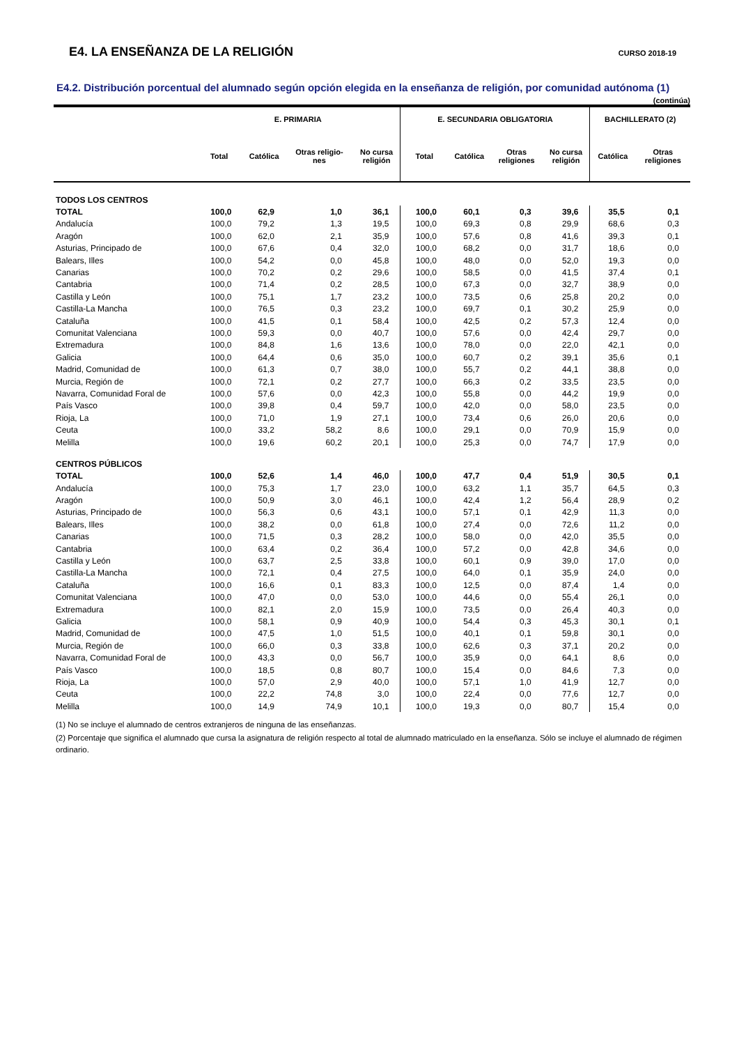E4. LA ENSEÑANZA DE LA RELIGIÓN
CURSO 2018-19
E4.2. Distribución porcentual del alumnado según opción elegida en la enseñanza de religión, por comunidad autónoma (1)
(continúa)
| | E. PRIMARIA | | | | E. SECUNDARIA OBLIGATORIA | | | | BACHILLERATO (2) | |
| --- | --- | --- | --- | --- | --- | --- | --- | --- | --- | --- |
| | Total | Católica | Otras religio- nes | No cursa religión | Total | Católica | Otras religiones | No cursa religión | Católica | Otras religiones |
| TODOS LOS CENTROS | | | | | | | | | | |
| TOTAL | 100,0 | 62,9 | 1,0 | 36,1 | 100,0 | 60,1 | 0,3 | 39,6 | 35,5 | 0,1 |
| Andalucía | 100,0 | 79,2 | 1,3 | 19,5 | 100,0 | 69,3 | 0,8 | 29,9 | 68,6 | 0,3 |
| Aragón | 100,0 | 62,0 | 2,1 | 35,9 | 100,0 | 57,6 | 0,8 | 41,6 | 39,3 | 0,1 |
| Asturias, Principado de | 100,0 | 67,6 | 0,4 | 32,0 | 100,0 | 68,2 | 0,0 | 31,7 | 18,6 | 0,0 |
| Balears, Illes | 100,0 | 54,2 | 0,0 | 45,8 | 100,0 | 48,0 | 0,0 | 52,0 | 19,3 | 0,0 |
| Canarias | 100,0 | 70,2 | 0,2 | 29,6 | 100,0 | 58,5 | 0,0 | 41,5 | 37,4 | 0,1 |
| Cantabria | 100,0 | 71,4 | 0,2 | 28,5 | 100,0 | 67,3 | 0,0 | 32,7 | 38,9 | 0,0 |
| Castilla y León | 100,0 | 75,1 | 1,7 | 23,2 | 100,0 | 73,5 | 0,6 | 25,8 | 20,2 | 0,0 |
| Castilla-La Mancha | 100,0 | 76,5 | 0,3 | 23,2 | 100,0 | 69,7 | 0,1 | 30,2 | 25,9 | 0,0 |
| Cataluña | 100,0 | 41,5 | 0,1 | 58,4 | 100,0 | 42,5 | 0,2 | 57,3 | 12,4 | 0,0 |
| Comunitat Valenciana | 100,0 | 59,3 | 0,0 | 40,7 | 100,0 | 57,6 | 0,0 | 42,4 | 29,7 | 0,0 |
| Extremadura | 100,0 | 84,8 | 1,6 | 13,6 | 100,0 | 78,0 | 0,0 | 22,0 | 42,1 | 0,0 |
| Galicia | 100,0 | 64,4 | 0,6 | 35,0 | 100,0 | 60,7 | 0,2 | 39,1 | 35,6 | 0,1 |
| Madrid, Comunidad de | 100,0 | 61,3 | 0,7 | 38,0 | 100,0 | 55,7 | 0,2 | 44,1 | 38,8 | 0,0 |
| Murcia, Región de | 100,0 | 72,1 | 0,2 | 27,7 | 100,0 | 66,3 | 0,2 | 33,5 | 23,5 | 0,0 |
| Navarra, Comunidad Foral de | 100,0 | 57,6 | 0,0 | 42,3 | 100,0 | 55,8 | 0,0 | 44,2 | 19,9 | 0,0 |
| País Vasco | 100,0 | 39,8 | 0,4 | 59,7 | 100,0 | 42,0 | 0,0 | 58,0 | 23,5 | 0,0 |
| Rioja, La | 100,0 | 71,0 | 1,9 | 27,1 | 100,0 | 73,4 | 0,6 | 26,0 | 20,6 | 0,0 |
| Ceuta | 100,0 | 33,2 | 58,2 | 8,6 | 100,0 | 29,1 | 0,0 | 70,9 | 15,9 | 0,0 |
| Melilla | 100,0 | 19,6 | 60,2 | 20,1 | 100,0 | 25,3 | 0,0 | 74,7 | 17,9 | 0,0 |
| CENTROS PÚBLICOS | | | | | | | | | | |
| TOTAL | 100,0 | 52,6 | 1,4 | 46,0 | 100,0 | 47,7 | 0,4 | 51,9 | 30,5 | 0,1 |
| Andalucía | 100,0 | 75,3 | 1,7 | 23,0 | 100,0 | 63,2 | 1,1 | 35,7 | 64,5 | 0,3 |
| Aragón | 100,0 | 50,9 | 3,0 | 46,1 | 100,0 | 42,4 | 1,2 | 56,4 | 28,9 | 0,2 |
| Asturias, Principado de | 100,0 | 56,3 | 0,6 | 43,1 | 100,0 | 57,1 | 0,1 | 42,9 | 11,3 | 0,0 |
| Balears, Illes | 100,0 | 38,2 | 0,0 | 61,8 | 100,0 | 27,4 | 0,0 | 72,6 | 11,2 | 0,0 |
| Canarias | 100,0 | 71,5 | 0,3 | 28,2 | 100,0 | 58,0 | 0,0 | 42,0 | 35,5 | 0,0 |
| Cantabria | 100,0 | 63,4 | 0,2 | 36,4 | 100,0 | 57,2 | 0,0 | 42,8 | 34,6 | 0,0 |
| Castilla y León | 100,0 | 63,7 | 2,5 | 33,8 | 100,0 | 60,1 | 0,9 | 39,0 | 17,0 | 0,0 |
| Castilla-La Mancha | 100,0 | 72,1 | 0,4 | 27,5 | 100,0 | 64,0 | 0,1 | 35,9 | 24,0 | 0,0 |
| Cataluña | 100,0 | 16,6 | 0,1 | 83,3 | 100,0 | 12,5 | 0,0 | 87,4 | 1,4 | 0,0 |
| Comunitat Valenciana | 100,0 | 47,0 | 0,0 | 53,0 | 100,0 | 44,6 | 0,0 | 55,4 | 26,1 | 0,0 |
| Extremadura | 100,0 | 82,1 | 2,0 | 15,9 | 100,0 | 73,5 | 0,0 | 26,4 | 40,3 | 0,0 |
| Galicia | 100,0 | 58,1 | 0,9 | 40,9 | 100,0 | 54,4 | 0,3 | 45,3 | 30,1 | 0,1 |
| Madrid, Comunidad de | 100,0 | 47,5 | 1,0 | 51,5 | 100,0 | 40,1 | 0,1 | 59,8 | 30,1 | 0,0 |
| Murcia, Región de | 100,0 | 66,0 | 0,3 | 33,8 | 100,0 | 62,6 | 0,3 | 37,1 | 20,2 | 0,0 |
| Navarra, Comunidad Foral de | 100,0 | 43,3 | 0,0 | 56,7 | 100,0 | 35,9 | 0,0 | 64,1 | 8,6 | 0,0 |
| País Vasco | 100,0 | 18,5 | 0,8 | 80,7 | 100,0 | 15,4 | 0,0 | 84,6 | 7,3 | 0,0 |
| Rioja, La | 100,0 | 57,0 | 2,9 | 40,0 | 100,0 | 57,1 | 1,0 | 41,9 | 12,7 | 0,0 |
| Ceuta | 100,0 | 22,2 | 74,8 | 3,0 | 100,0 | 22,4 | 0,0 | 77,6 | 12,7 | 0,0 |
| Melilla | 100,0 | 14,9 | 74,9 | 10,1 | 100,0 | 19,3 | 0,0 | 80,7 | 15,4 | 0,0 |
(1) No se incluye el alumnado de centros extranjeros de ninguna de las enseñanzas.
(2) Porcentaje que significa el alumnado que cursa la asignatura de religión respecto al total de alumnado matriculado en la enseñanza. Sólo se incluye el alumnado de régimen ordinario.